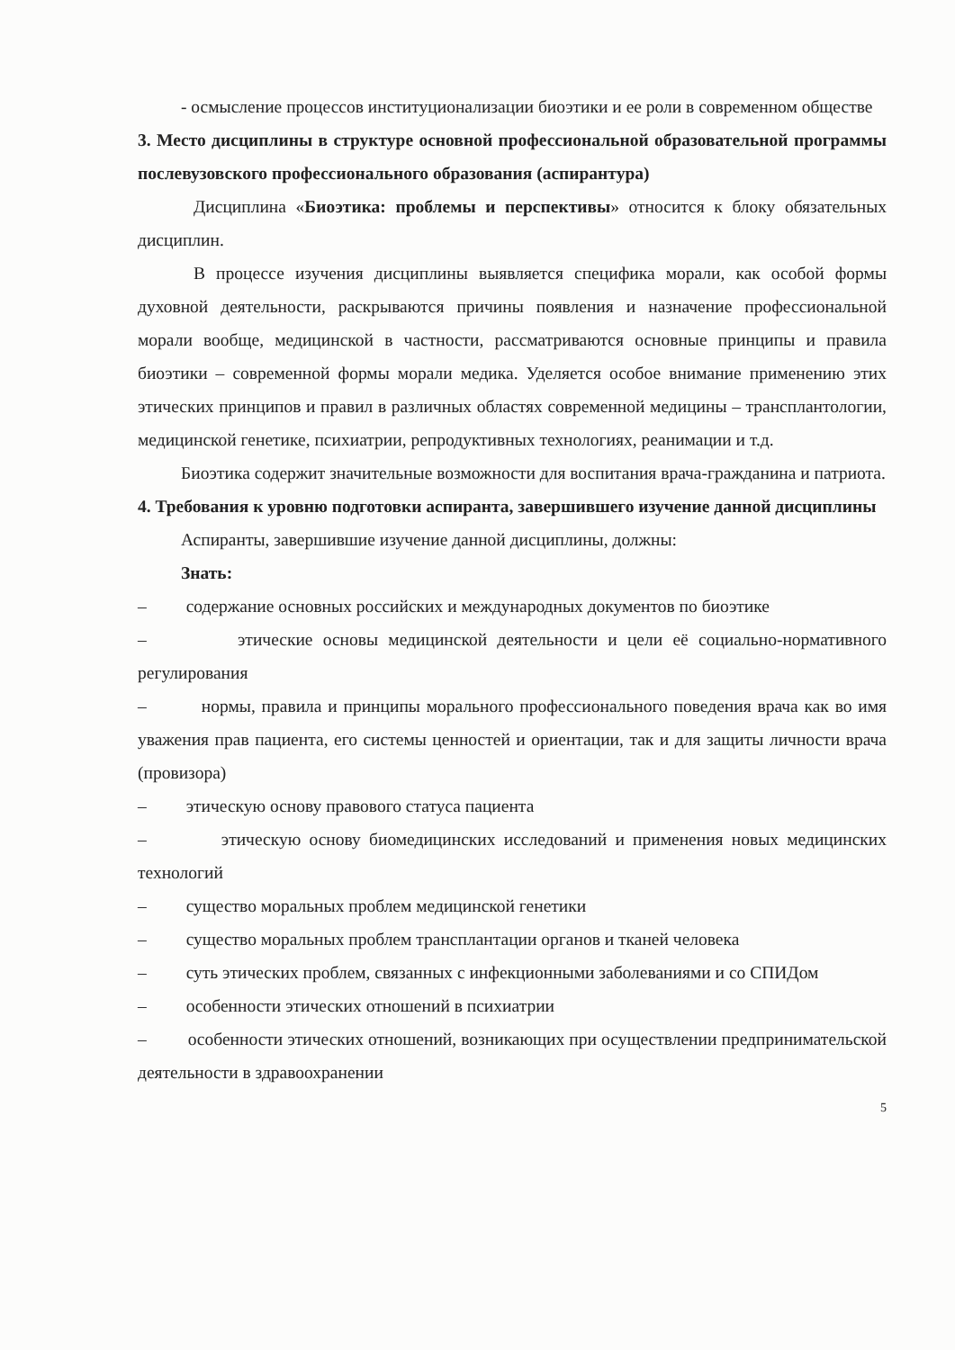- осмысление процессов институционализации биоэтики и ее роли в современном обществе
3. Место дисциплины в структуре основной профессиональной образовательной программы послевузовского профессионального образования (аспирантура)
Дисциплина «Биоэтика: проблемы и перспективы» относится к блоку обязательных дисциплин.
В процессе изучения дисциплины выявляется специфика морали, как особой формы духовной деятельности, раскрываются причины появления и назначение профессиональной морали вообще, медицинской в частности, рассматриваются основные принципы и правила биоэтики – современной формы морали медика. Уделяется особое внимание применению этих этических принципов и правил в различных областях современной медицины – трансплантологии, медицинской генетике, психиатрии, репродуктивных технологиях, реанимации и т.д.
Биоэтика содержит значительные возможности для воспитания врача-гражданина и патриота.
4. Требования к уровню подготовки аспиранта, завершившего изучение данной дисциплины
Аспиранты, завершившие изучение данной дисциплины, должны:
Знать:
– содержание основных российских и международных документов по биоэтике
– этические основы медицинской деятельности и цели её социально-нормативного регулирования
– нормы, правила и принципы морального профессионального поведения врача как во имя уважения прав пациента, его системы ценностей и ориентации, так и для защиты личности врача (провизора)
– этическую основу правового статуса пациента
– этическую основу биомедицинских исследований и применения новых медицинских технологий
– существо моральных проблем медицинской генетики
– существо моральных проблем трансплантации органов и тканей человека
– суть этических проблем, связанных с инфекционными заболеваниями и со СПИДом
– особенности этических отношений в психиатрии
– особенности этических отношений, возникающих при осуществлении предпринимательской деятельности в здравоохранении
5